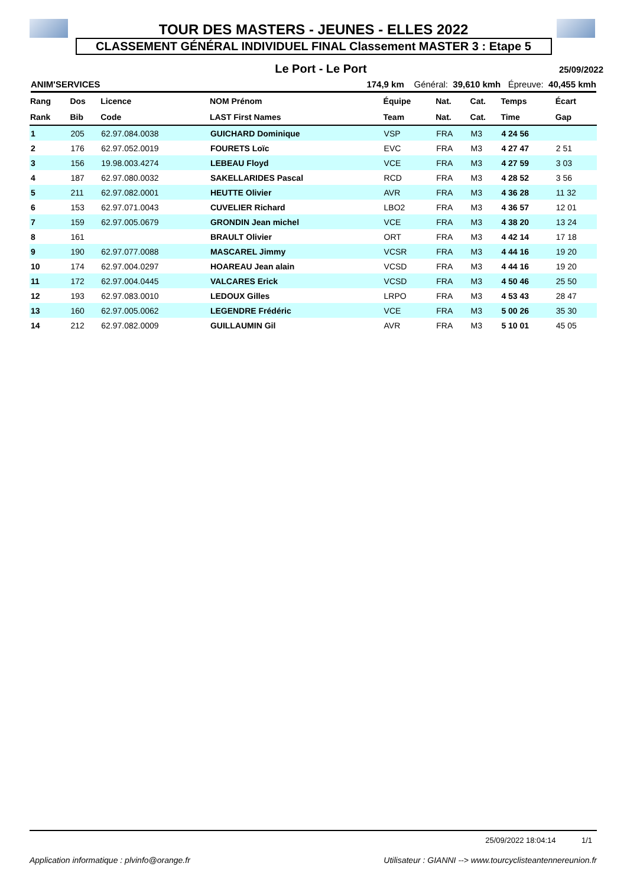TOUR DES MASTERS - JEUNES - ELLES 2022
CLASSEMENT GÉNÉRAL INDIVIDUEL FINAL Classement MASTER 3 : Etape 5
Le Port - Le Port
25/09/2022
ANIM'SERVICES 174,9 km Général: 39,610 kmh Épreuve: 40,455 kmh
| Rang | Dos | Licence | NOM Prénom | Équipe | Nat. | Cat. | Temps | Écart |
| --- | --- | --- | --- | --- | --- | --- | --- | --- |
| Rank | Bib | Code | LAST First Names | Team | Nat. | Cat. | Time | Gap |
| 1 | 205 | 62.97.084.0038 | GUICHARD Dominique | VSP | FRA | M3 | 4 24 56 | |
| 2 | 176 | 62.97.052.0019 | FOURETS Loïc | EVC | FRA | M3 | 4 27 47 | 2 51 |
| 3 | 156 | 19.98.003.4274 | LEBEAU Floyd | VCE | FRA | M3 | 4 27 59 | 3 03 |
| 4 | 187 | 62.97.080.0032 | SAKELLARIDES Pascal | RCD | FRA | M3 | 4 28 52 | 3 56 |
| 5 | 211 | 62.97.082.0001 | HEUTTE Olivier | AVR | FRA | M3 | 4 36 28 | 11 32 |
| 6 | 153 | 62.97.071.0043 | CUVELIER Richard | LBO2 | FRA | M3 | 4 36 57 | 12 01 |
| 7 | 159 | 62.97.005.0679 | GRONDIN Jean michel | VCE | FRA | M3 | 4 38 20 | 13 24 |
| 8 | 161 | | BRAULT Olivier | ORT | FRA | M3 | 4 42 14 | 17 18 |
| 9 | 190 | 62.97.077.0088 | MASCAREL Jimmy | VCSR | FRA | M3 | 4 44 16 | 19 20 |
| 10 | 174 | 62.97.004.0297 | HOAREAU Jean alain | VCSD | FRA | M3 | 4 44 16 | 19 20 |
| 11 | 172 | 62.97.004.0445 | VALCARES Erick | VCSD | FRA | M3 | 4 50 46 | 25 50 |
| 12 | 193 | 62.97.083.0010 | LEDOUX Gilles | LRPO | FRA | M3 | 4 53 43 | 28 47 |
| 13 | 160 | 62.97.005.0062 | LEGENDRE Frédéric | VCE | FRA | M3 | 5 00 26 | 35 30 |
| 14 | 212 | 62.97.082.0009 | GUILLAUMIN Gil | AVR | FRA | M3 | 5 10 01 | 45 05 |
25/09/2022 18:04:14 1/1
Application informatique : plvinfo@orange.fr Utilisateur : GIANNI --> www.tourcyclisteantennereunion.fr